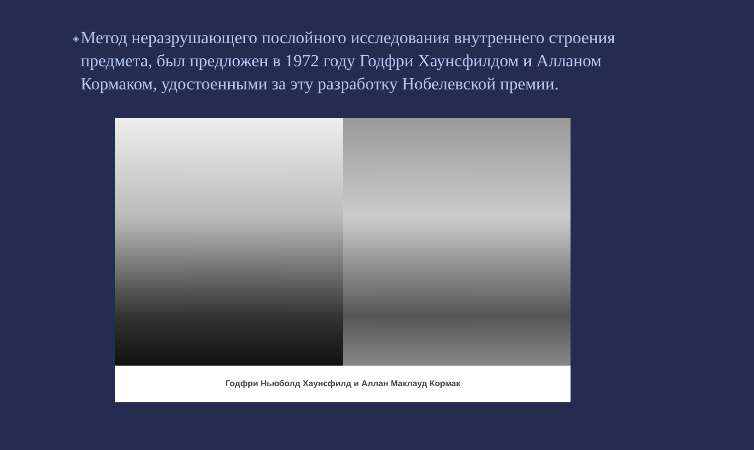◈
Метод неразрушающего послойного исследования внутреннего строения предмета, был предложен в 1972 году Годфри Хаунсфилдом и Алланом Кормаком, удостоенными за эту разработку Нобелевской премии.
Годфри Ньюболд Хаунсфилд и Аллан Маклауд Кормак